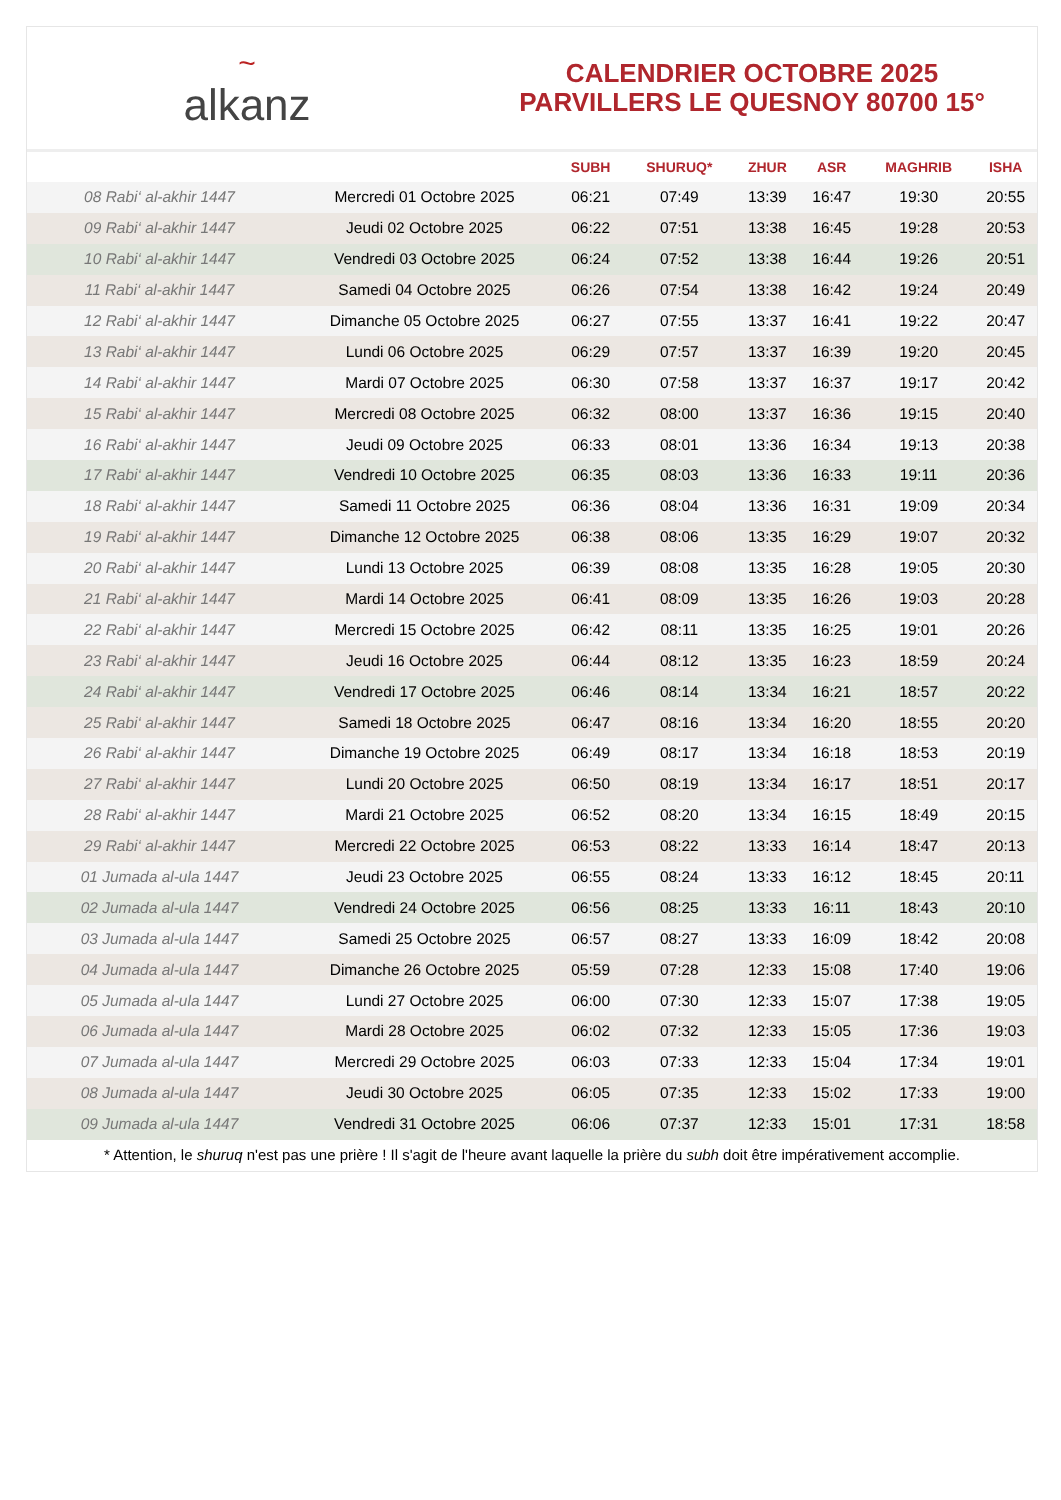~
alkanz
CALENDRIER OCTOBRE 2025
PARVILLERS LE QUESNOY 80700 15°
| | | SUBH | SHURUQ* | ZHUR | ASR | MAGHRIB | ISHA |
| --- | --- | --- | --- | --- | --- | --- | --- |
| 08 Rabi‘ al-akhir 1447 | Mercredi 01 Octobre 2025 | 06:21 | 07:49 | 13:39 | 16:47 | 19:30 | 20:55 |
| 09 Rabi‘ al-akhir 1447 | Jeudi 02 Octobre 2025 | 06:22 | 07:51 | 13:38 | 16:45 | 19:28 | 20:53 |
| 10 Rabi‘ al-akhir 1447 | Vendredi 03 Octobre 2025 | 06:24 | 07:52 | 13:38 | 16:44 | 19:26 | 20:51 |
| 11 Rabi‘ al-akhir 1447 | Samedi 04 Octobre 2025 | 06:26 | 07:54 | 13:38 | 16:42 | 19:24 | 20:49 |
| 12 Rabi‘ al-akhir 1447 | Dimanche 05 Octobre 2025 | 06:27 | 07:55 | 13:37 | 16:41 | 19:22 | 20:47 |
| 13 Rabi‘ al-akhir 1447 | Lundi 06 Octobre 2025 | 06:29 | 07:57 | 13:37 | 16:39 | 19:20 | 20:45 |
| 14 Rabi‘ al-akhir 1447 | Mardi 07 Octobre 2025 | 06:30 | 07:58 | 13:37 | 16:37 | 19:17 | 20:42 |
| 15 Rabi‘ al-akhir 1447 | Mercredi 08 Octobre 2025 | 06:32 | 08:00 | 13:37 | 16:36 | 19:15 | 20:40 |
| 16 Rabi‘ al-akhir 1447 | Jeudi 09 Octobre 2025 | 06:33 | 08:01 | 13:36 | 16:34 | 19:13 | 20:38 |
| 17 Rabi‘ al-akhir 1447 | Vendredi 10 Octobre 2025 | 06:35 | 08:03 | 13:36 | 16:33 | 19:11 | 20:36 |
| 18 Rabi‘ al-akhir 1447 | Samedi 11 Octobre 2025 | 06:36 | 08:04 | 13:36 | 16:31 | 19:09 | 20:34 |
| 19 Rabi‘ al-akhir 1447 | Dimanche 12 Octobre 2025 | 06:38 | 08:06 | 13:35 | 16:29 | 19:07 | 20:32 |
| 20 Rabi‘ al-akhir 1447 | Lundi 13 Octobre 2025 | 06:39 | 08:08 | 13:35 | 16:28 | 19:05 | 20:30 |
| 21 Rabi‘ al-akhir 1447 | Mardi 14 Octobre 2025 | 06:41 | 08:09 | 13:35 | 16:26 | 19:03 | 20:28 |
| 22 Rabi‘ al-akhir 1447 | Mercredi 15 Octobre 2025 | 06:42 | 08:11 | 13:35 | 16:25 | 19:01 | 20:26 |
| 23 Rabi‘ al-akhir 1447 | Jeudi 16 Octobre 2025 | 06:44 | 08:12 | 13:35 | 16:23 | 18:59 | 20:24 |
| 24 Rabi‘ al-akhir 1447 | Vendredi 17 Octobre 2025 | 06:46 | 08:14 | 13:34 | 16:21 | 18:57 | 20:22 |
| 25 Rabi‘ al-akhir 1447 | Samedi 18 Octobre 2025 | 06:47 | 08:16 | 13:34 | 16:20 | 18:55 | 20:20 |
| 26 Rabi‘ al-akhir 1447 | Dimanche 19 Octobre 2025 | 06:49 | 08:17 | 13:34 | 16:18 | 18:53 | 20:19 |
| 27 Rabi‘ al-akhir 1447 | Lundi 20 Octobre 2025 | 06:50 | 08:19 | 13:34 | 16:17 | 18:51 | 20:17 |
| 28 Rabi‘ al-akhir 1447 | Mardi 21 Octobre 2025 | 06:52 | 08:20 | 13:34 | 16:15 | 18:49 | 20:15 |
| 29 Rabi‘ al-akhir 1447 | Mercredi 22 Octobre 2025 | 06:53 | 08:22 | 13:33 | 16:14 | 18:47 | 20:13 |
| 01 Jumada al-ula 1447 | Jeudi 23 Octobre 2025 | 06:55 | 08:24 | 13:33 | 16:12 | 18:45 | 20:11 |
| 02 Jumada al-ula 1447 | Vendredi 24 Octobre 2025 | 06:56 | 08:25 | 13:33 | 16:11 | 18:43 | 20:10 |
| 03 Jumada al-ula 1447 | Samedi 25 Octobre 2025 | 06:57 | 08:27 | 13:33 | 16:09 | 18:42 | 20:08 |
| 04 Jumada al-ula 1447 | Dimanche 26 Octobre 2025 | 05:59 | 07:28 | 12:33 | 15:08 | 17:40 | 19:06 |
| 05 Jumada al-ula 1447 | Lundi 27 Octobre 2025 | 06:00 | 07:30 | 12:33 | 15:07 | 17:38 | 19:05 |
| 06 Jumada al-ula 1447 | Mardi 28 Octobre 2025 | 06:02 | 07:32 | 12:33 | 15:05 | 17:36 | 19:03 |
| 07 Jumada al-ula 1447 | Mercredi 29 Octobre 2025 | 06:03 | 07:33 | 12:33 | 15:04 | 17:34 | 19:01 |
| 08 Jumada al-ula 1447 | Jeudi 30 Octobre 2025 | 06:05 | 07:35 | 12:33 | 15:02 | 17:33 | 19:00 |
| 09 Jumada al-ula 1447 | Vendredi 31 Octobre 2025 | 06:06 | 07:37 | 12:33 | 15:01 | 17:31 | 18:58 |
* Attention, le shuruq n'est pas une prière ! Il s'agit de l'heure avant laquelle la prière du subh doit être impérativement accomplie.